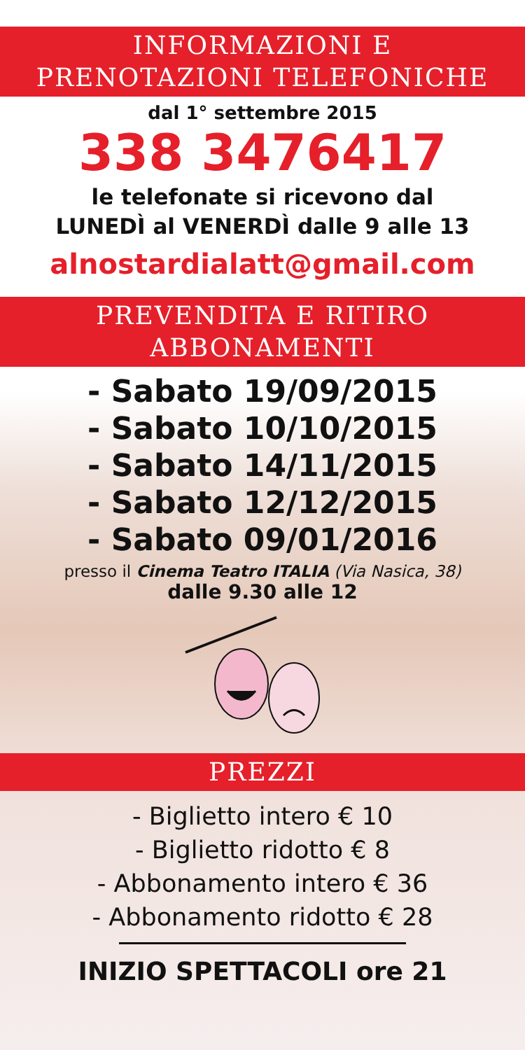INFORMAZIONI E
PRENOTAZIONI TELEFONICHE
dal 1° settembre 2015
338 3476417
le telefonate si ricevono dal
LUNEDÌ al VENERDÌ dalle 9 alle 13
alnostardialatt@gmail.com
PREVENDITA E RITIRO
ABBONAMENTI
- Sabato 19/09/2015
- Sabato 10/10/2015
- Sabato 14/11/2015
- Sabato 12/12/2015
- Sabato 09/01/2016
presso il Cinema Teatro ITALIA (Via Nasica, 38)
dalle 9.30 alle 12
PREZZI
- Biglietto intero € 10
- Biglietto ridotto € 8
- Abbonamento intero € 36
- Abbonamento ridotto € 28
INIZIO SPETTACOLI ore 21